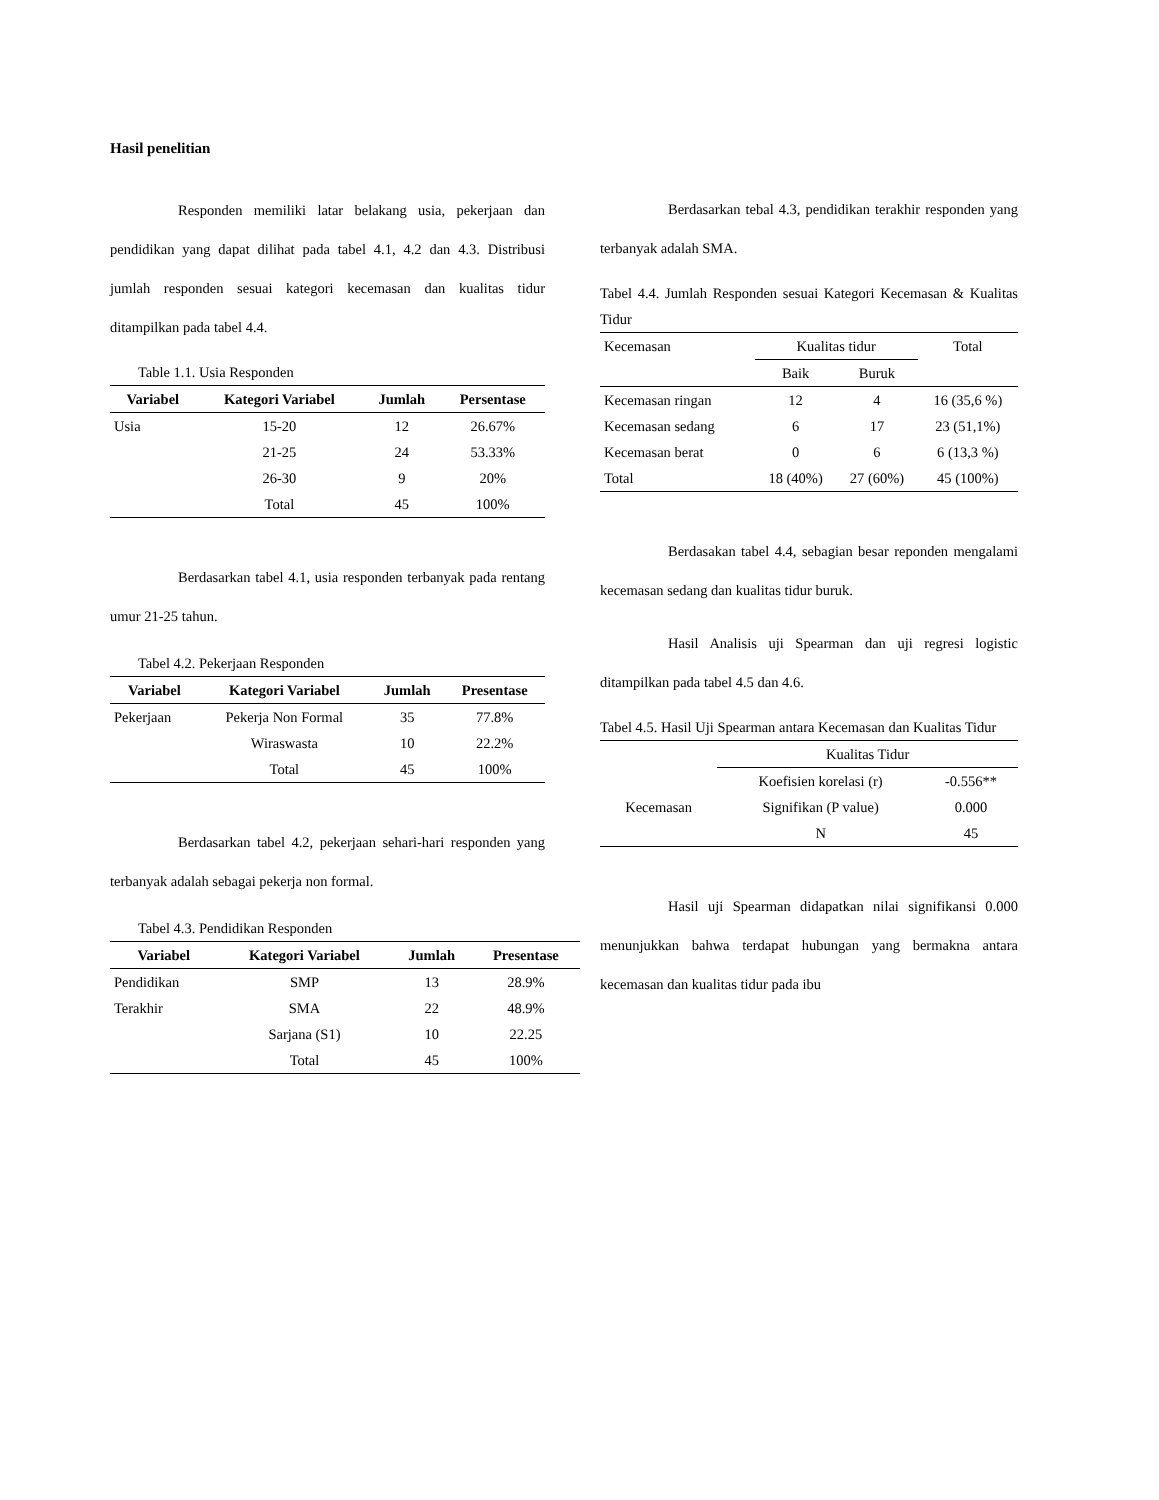Hasil penelitian
Responden memiliki latar belakang usia, pekerjaan dan pendidikan yang dapat dilihat pada tabel 4.1, 4.2 dan 4.3. Distribusi jumlah responden sesuai kategori kecemasan dan kualitas tidur ditampilkan pada tabel 4.4.
Table 1.1. Usia Responden
| Variabel | Kategori Variabel | Jumlah | Persentase |
| --- | --- | --- | --- |
| Usia | 15-20 | 12 | 26.67% |
| | 21-25 | 24 | 53.33% |
| | 26-30 | 9 | 20% |
| | Total | 45 | 100% |
Berdasarkan tabel 4.1, usia responden terbanyak pada rentang umur 21-25 tahun.
Tabel 4.2. Pekerjaan Responden
| Variabel | Kategori Variabel | Jumlah | Presentase |
| --- | --- | --- | --- |
| Pekerjaan | Pekerja Non Formal | 35 | 77.8% |
| | Wiraswasta | 10 | 22.2% |
| | Total | 45 | 100% |
Berdasarkan tabel 4.2, pekerjaan sehari-hari responden yang terbanyak adalah sebagai pekerja non formal.
Tabel 4.3. Pendidikan Responden
| Variabel | Kategori Variabel | Jumlah | Presentase |
| --- | --- | --- | --- |
| Pendidikan | SMP | 13 | 28.9% |
| Terakhir | SMA | 22 | 48.9% |
| | Sarjana (S1) | 10 | 22.25 |
| | Total | 45 | 100% |
Berdasarkan tebal 4.3, pendidikan terakhir responden yang terbanyak adalah SMA.
Tabel 4.4. Jumlah Responden sesuai Kategori Kecemasan & Kualitas Tidur
| Kecemasan | Kualitas tidur | | Total |
| | Baik | Buruk | |
| Kecemasan ringan | 12 | 4 | 16 (35,6 %) |
| Kecemasan sedang | 6 | 17 | 23 (51,1%) |
| Kecemasan berat | 0 | 6 | 6 (13,3 %) |
| Total | 18 (40%) | 27 (60%) | 45 (100%) |
Berdasakan tabel 4.4, sebagian besar reponden mengalami kecemasan sedang dan kualitas tidur buruk.
Hasil Analisis uji Spearman dan uji regresi logistic ditampilkan pada tabel 4.5 dan 4.6.
Tabel 4.5. Hasil Uji Spearman antara Kecemasan dan Kualitas Tidur
| | Kualitas Tidur | |
| Kecemasan | Koefisien korelasi (r) | -0.556** |
| | Signifikan (P value) | 0.000 |
| | N | 45 |
Hasil uji Spearman didapatkan nilai signifikansi 0.000 menunjukkan bahwa terdapat hubungan yang bermakna antara kecemasan dan kualitas tidur pada ibu